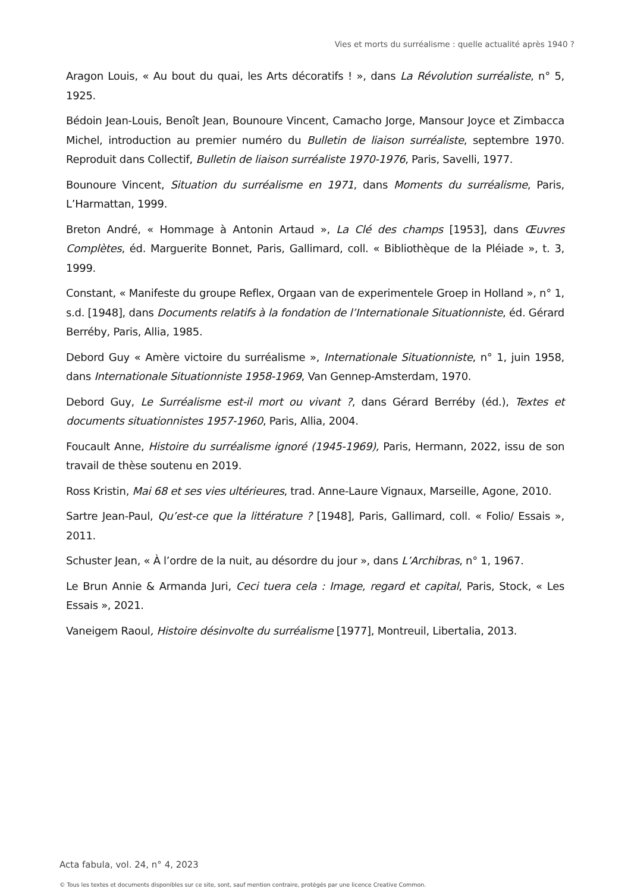Vies et morts du surréalisme : quelle actualité après 1940 ?
Aragon Louis, « Au bout du quai, les Arts décoratifs ! », dans La Révolution surréaliste, n° 5, 1925.
Bédoin Jean-Louis, Benoît Jean, Bounoure Vincent, Camacho Jorge, Mansour Joyce et Zimbacca Michel, introduction au premier numéro du Bulletin de liaison surréaliste, septembre 1970. Reproduit dans Collectif, Bulletin de liaison surréaliste 1970-1976, Paris, Savelli, 1977.
Bounoure Vincent, Situation du surréalisme en 1971, dans Moments du surréalisme, Paris, L’Harmattan, 1999.
Breton André, « Hommage à Antonin Artaud », La Clé des champs [1953], dans Œuvres Complètes, éd. Marguerite Bonnet, Paris, Gallimard, coll. « Bibliothèque de la Pléiade », t. 3, 1999.
Constant, « Manifeste du groupe Reflex, Orgaan van de experimentele Groep in Holland », n° 1, s.d. [1948], dans Documents relatifs à la fondation de l’Internationale Situationniste, éd. Gérard Berréby, Paris, Allia, 1985.
Debord Guy « Amère victoire du surréalisme », Internationale Situationniste, n° 1, juin 1958, dans Internationale Situationniste 1958-1969, Van Gennep-Amsterdam, 1970.
Debord Guy, Le Surréalisme est-il mort ou vivant ?, dans Gérard Berréby (éd.), Textes et documents situationnistes 1957-1960, Paris, Allia, 2004.
Foucault Anne, Histoire du surréalisme ignoré (1945-1969), Paris, Hermann, 2022, issu de son travail de thèse soutenu en 2019.
Ross Kristin, Mai 68 et ses vies ultérieures, trad. Anne-Laure Vignaux, Marseille, Agone, 2010.
Sartre Jean-Paul, Qu’est-ce que la littérature ? [1948], Paris, Gallimard, coll. « Folio/ Essais », 2011.
Schuster Jean, « À l’ordre de la nuit, au désordre du jour », dans L’Archibras, n° 1, 1967.
Le Brun Annie & Armanda Juri, Ceci tuera cela : Image, regard et capital, Paris, Stock, « Les Essais », 2021.
Vaneigem Raoul, Histoire désinvolte du surréalisme [1977], Montreuil, Libertalia, 2013.
Acta fabula, vol. 24, n° 4, 2023
© Tous les textes et documents disponibles sur ce site, sont, sauf mention contraire, protégés par une licence Creative Common.